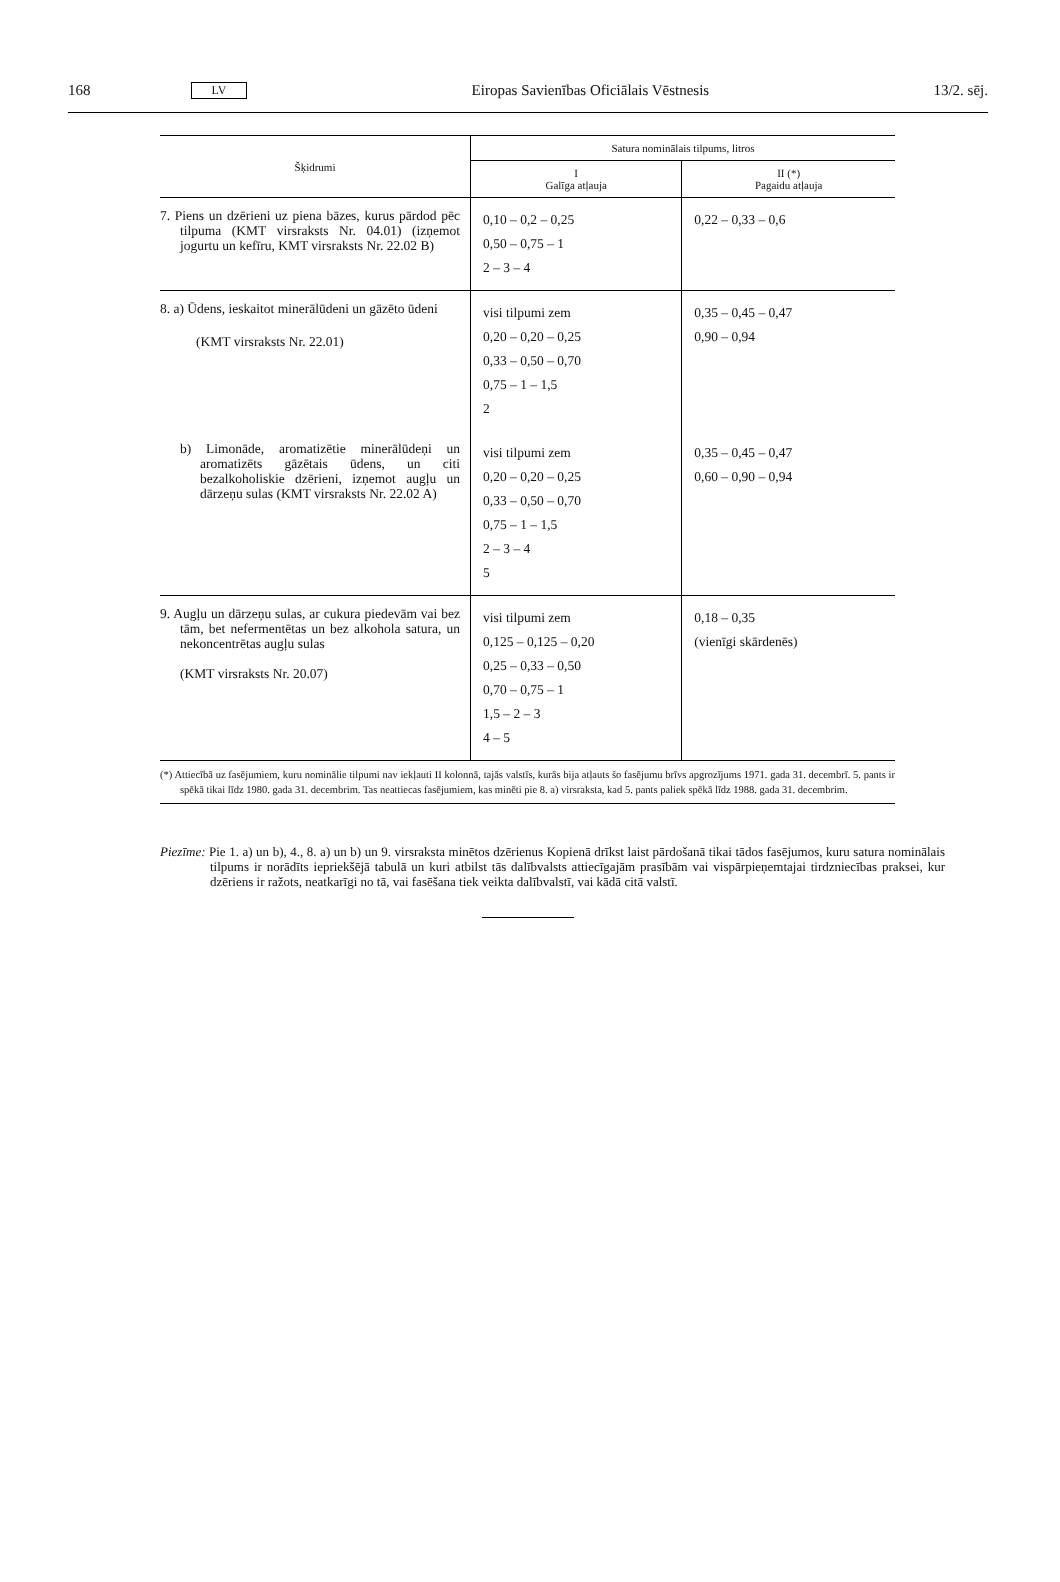168 LV Eiropas Savienības Oficiālais Vēstnesis 13/2. sēj.
| Šķidrumi | Satura nominālais tilpums, litros | |
| --- | --- | --- |
| | I Galīga atļauja | II (*) Pagaidu atļauja |
| 7. Piens un dzērieni uz piena bāzes, kurus pārdod pēc tilpuma (KMT virsraksts Nr. 04.01) (izņemot jogurtu un kefīru, KMT virsraksts Nr. 22.02 B) | 0,10 – 0,2 – 0,25 0,50 – 0,75 – 1 2 – 3 – 4 | 0,22 – 0,33 – 0,6 |
| 8. a) Ūdens, ieskaitot minerālūdeni un gāzēto ūdeni (KMT virsraksts Nr. 22.01) | visi tilpumi zem 0,20 – 0,20 – 0,25 0,33 – 0,50 – 0,70 0,75 – 1 – 1,5 2 | 0,35 – 0,45 – 0,47 0,90 – 0,94 |
| b) Limonāde, aromatizētie minerālūdeņi un aromatizēts gāzētais ūdens, un citi bezalkoholiskie dzērieni, izņemot augļu un dārzeņu sulas (KMT virsraksts Nr. 22.02 A) | visi tilpumi zem 0,20 – 0,20 – 0,25 0,33 – 0,50 – 0,70 0,75 – 1 – 1,5 2 – 3 – 4 5 | 0,35 – 0,45 – 0,47 0,60 – 0,90 – 0,94 |
| 9. Augļu un dārzeņu sulas, ar cukura piedevām vai bez tām, bet nefermentētas un bez alkohola satura, un nekoncentrētas augļu sulas (KMT virsraksts Nr. 20.07) | visi tilpumi zem 0,125 – 0,125 – 0,20 0,25 – 0,33 – 0,50 0,70 – 0,75 – 1 1,5 – 2 – 3 4 – 5 | 0,18 – 0,35 (vienīgi skārdenēs) |
| (*) Attiecībā uz fasējumiem, kuru nominālie tilpumi nav iekļauti II kolonnā, tajās valstīs, kurās bija atļauts šo fasējumu brīvs apgrozījums 1971. gada 31. decembrī. 5. pants ir spēkā tikai līdz 1980. gada 31. decembrim. Tas neattiecas fasējumiem, kas minēti pie 8. a) virsraksta, kad 5. pants paliek spēkā līdz 1988. gada 31. decembrim. | | |
Piezīme: Pie 1. a) un b), 4., 8. a) un b) un 9. virsraksta minētos dzērienus Kopienā drīkst laist pārdošanā tikai tādos fasējumos, kuru satura nominālais tilpums ir norādīts iepriekšējā tabulā un kuri atbilst tās dalībvalsts attiecīgajām prasībām vai vispārpieņemtajai tirdzniecības praksei, kur dzēriens ir ražots, neatkarīgi no tā, vai fasēšana tiek veikta dalībvalstī, vai kādā citā valstī.